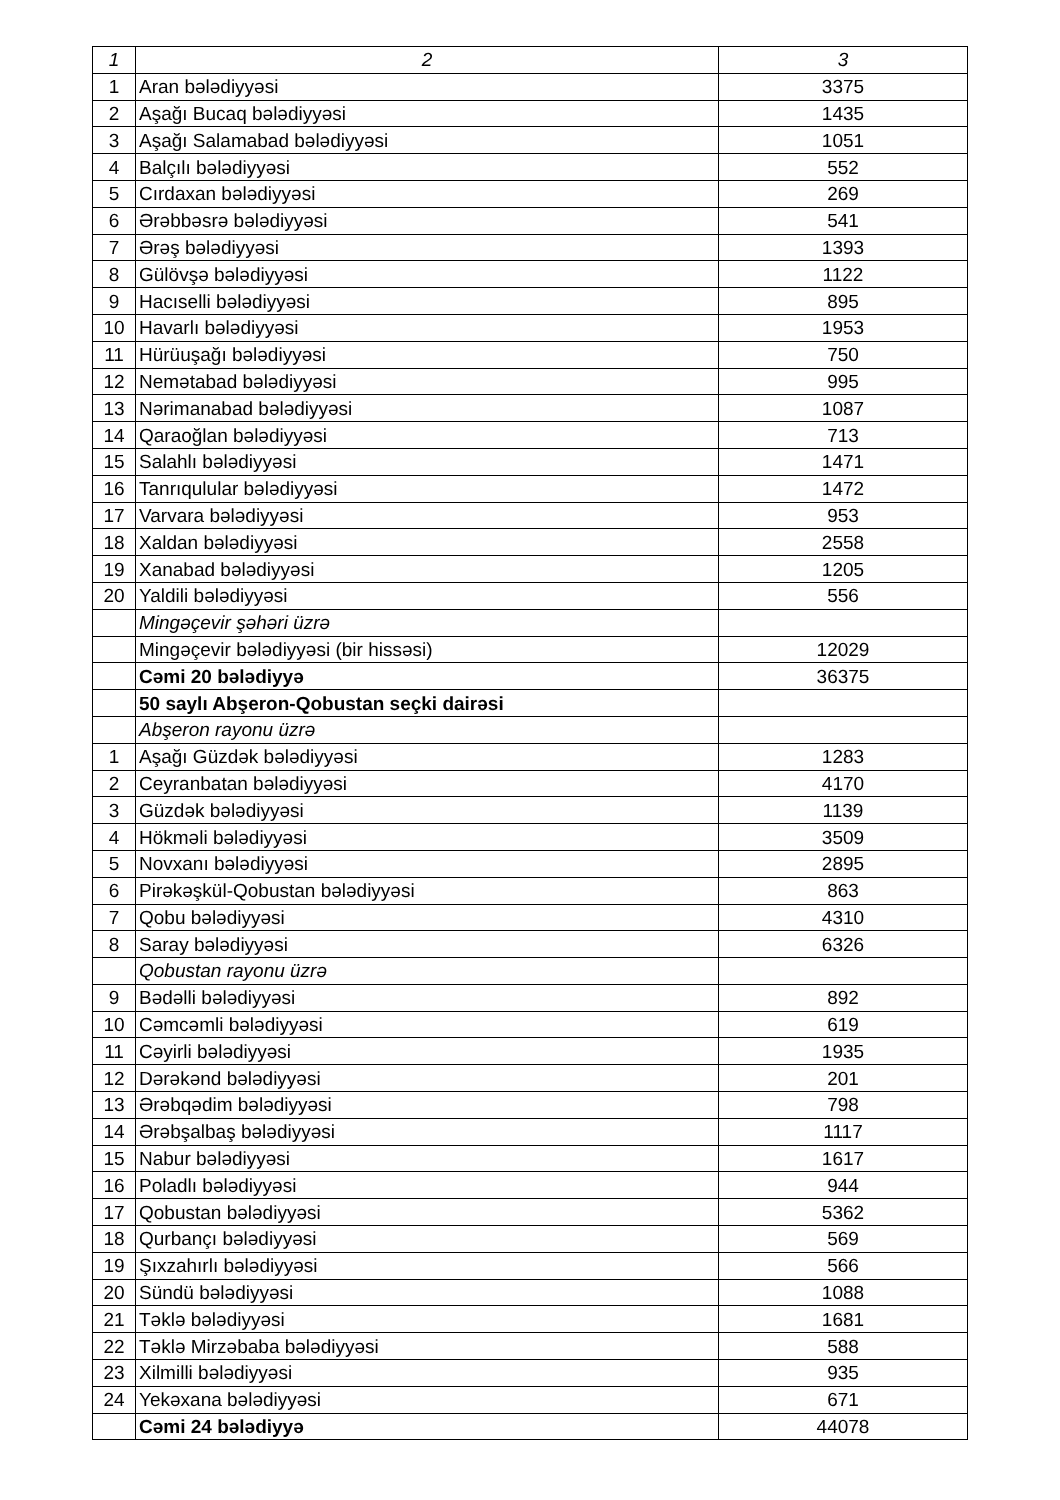| 1 | 2 | 3 |
| --- | --- | --- |
| 1 | Aran bələdiyyəsi | 3375 |
| 2 | Aşağı Bucaq bələdiyyəsi | 1435 |
| 3 | Aşağı Salamabad bələdiyyəsi | 1051 |
| 4 | Balçılı bələdiyyəsi | 552 |
| 5 | Cırdaxan bələdiyyəsi | 269 |
| 6 | Ərəbbəsrə bələdiyyəsi | 541 |
| 7 | Ərəş bələdiyyəsi | 1393 |
| 8 | Gülövşə bələdiyyəsi | 1122 |
| 9 | Hacıselli bələdiyyəsi | 895 |
| 10 | Havarlı bələdiyyəsi | 1953 |
| 11 | Hürüuşağı bələdiyyəsi | 750 |
| 12 | Nemətabad bələdiyyəsi | 995 |
| 13 | Nərimanabad bələdiyyəsi | 1087 |
| 14 | Qaraoğlan bələdiyyəsi | 713 |
| 15 | Salahlı bələdiyyəsi | 1471 |
| 16 | Tanrıqulular bələdiyyəsi | 1472 |
| 17 | Varvara bələdiyyəsi | 953 |
| 18 | Xaldan bələdiyyəsi | 2558 |
| 19 | Xanabad bələdiyyəsi | 1205 |
| 20 | Yaldili bələdiyyəsi | 556 |
| | Mingəçevir şəhəri üzrə | |
| | Mingəçevir bələdiyyəsi (bir hissəsi) | 12029 |
| | Cəmi 20 bələdiyyə | 36375 |
| | 50 saylı Abşeron-Qobustan seçki dairəsi | |
| | Abşeron rayonu üzrə | |
| 1 | Aşağı Güzdək bələdiyyəsi | 1283 |
| 2 | Ceyranbatan bələdiyyəsi | 4170 |
| 3 | Güzdək bələdiyyəsi | 1139 |
| 4 | Hökməli bələdiyyəsi | 3509 |
| 5 | Novxanı bələdiyyəsi | 2895 |
| 6 | Pirəkəşkül-Qobustan bələdiyyəsi | 863 |
| 7 | Qobu bələdiyyəsi | 4310 |
| 8 | Saray bələdiyyəsi | 6326 |
| | Qobustan rayonu üzrə | |
| 9 | Bədəlli bələdiyyəsi | 892 |
| 10 | Cəmcəmli bələdiyyəsi | 619 |
| 11 | Cəyirli bələdiyyəsi | 1935 |
| 12 | Dərəkənd bələdiyyəsi | 201 |
| 13 | Ərəbqədim bələdiyyəsi | 798 |
| 14 | Ərəbşalbaş bələdiyyəsi | 1117 |
| 15 | Nabur bələdiyyəsi | 1617 |
| 16 | Poladlı bələdiyyəsi | 944 |
| 17 | Qobustan bələdiyyəsi | 5362 |
| 18 | Qurbançı bələdiyyəsi | 569 |
| 19 | Şıxzahırlı bələdiyyəsi | 566 |
| 20 | Sündü bələdiyyəsi | 1088 |
| 21 | Təklə bələdiyyəsi | 1681 |
| 22 | Təklə Mirzəbaba bələdiyyəsi | 588 |
| 23 | Xilmilli bələdiyyəsi | 935 |
| 24 | Yekəxana bələdiyyəsi | 671 |
| | Cəmi 24 bələdiyyə | 44078 |